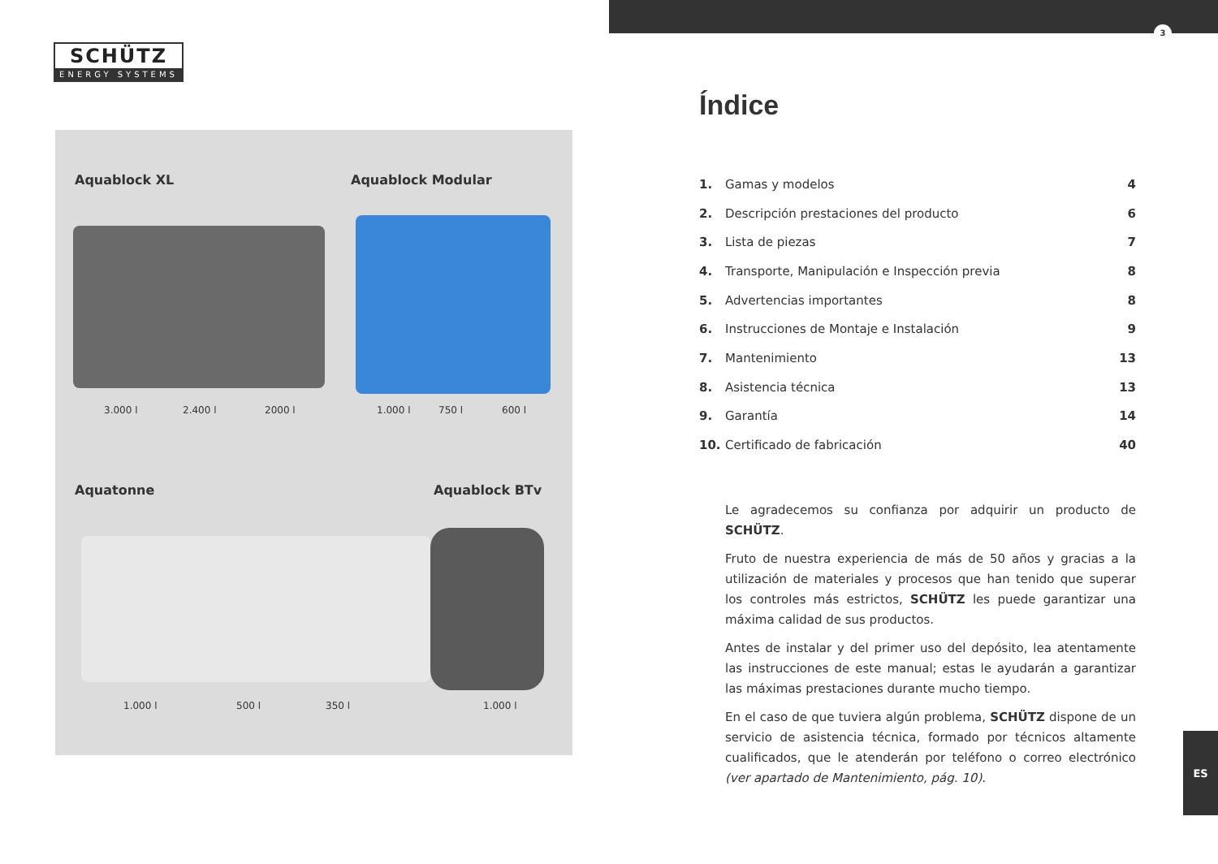SCHÜTZ
ENERGY SYSTEMS
Aquablock XL Aquablock Modular
3.000 l 2.400 l 2000 l 1.000 l 750 l 600 l
Aquatonne Aquablock BTv
1.000 l 500 l 350 l 1.000 l
3
Índice
| 1. | Gamas y modelos | 4 |
| 2. | Descripción prestaciones del producto | 6 |
| 3. | Lista de piezas | 7 |
| 4. | Transporte, Manipulación e Inspección previa | 8 |
| 5. | Advertencias importantes | 8 |
| 6. | Instrucciones de Montaje e Instalación | 9 |
| 7. | Mantenimiento | 13 |
| 8. | Asistencia técnica | 13 |
| 9. | Garantía | 14 |
| 10. | Certificado de fabricación | 40 |
Le agradecemos su confianza por adquirir un producto de SCHÜTZ.
Fruto de nuestra experiencia de más de 50 años y gracias a la utilización de materiales y procesos que han tenido que superar los controles más estrictos, SCHÜTZ les puede garantizar una máxima calidad de sus productos.
Antes de instalar y del primer uso del depósito, lea atentamente las instrucciones de este manual; estas le ayudarán a garantizar las máximas prestaciones durante mucho tiempo.
En el caso de que tuviera algún problema, SCHÜTZ dispone de un servicio de asistencia técnica, formado por técnicos altamente cualificados, que le atenderán por teléfono o correo electrónico (ver apartado de Mantenimiento, pág. 10).
ES